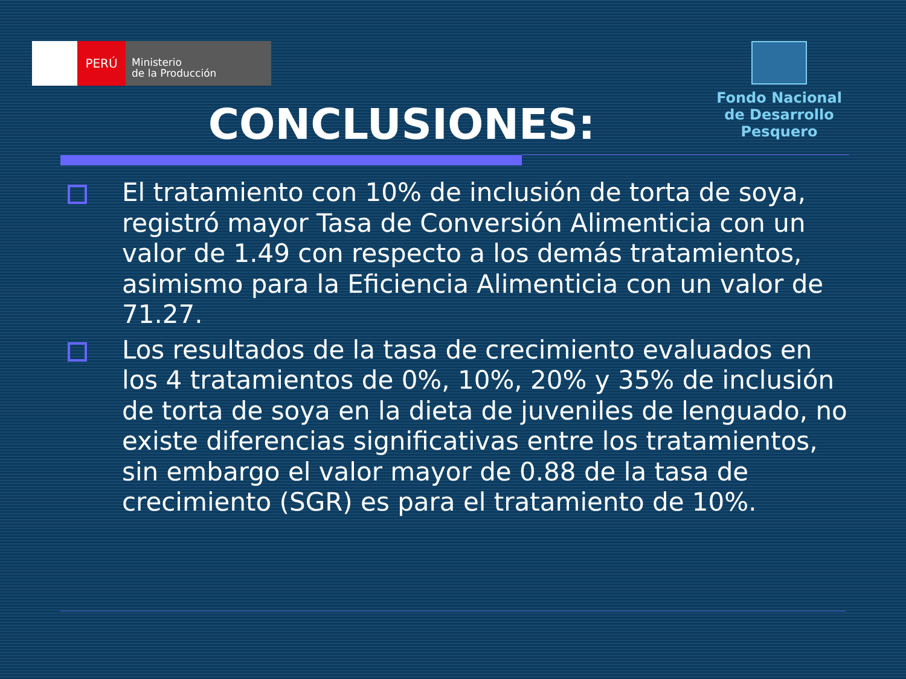PERÚ
Ministerio
de la Producción
Fondo Nacional
de Desarrollo Pesquero
CONCLUSIONES:
El tratamiento con 10% de inclusión de torta de soya, registró mayor Tasa de Conversión Alimenticia con un valor de 1.49 con respecto a los demás tratamientos, asimismo para la Eficiencia Alimenticia con un valor de 71.27.
Los resultados de la tasa de crecimiento evaluados en los 4 tratamientos de 0%, 10%, 20% y 35% de inclusión de torta de soya en la dieta de juveniles de lenguado, no existe diferencias significativas entre los tratamientos, sin embargo el valor mayor de 0.88 de la tasa de crecimiento (SGR) es para el tratamiento de 10%.